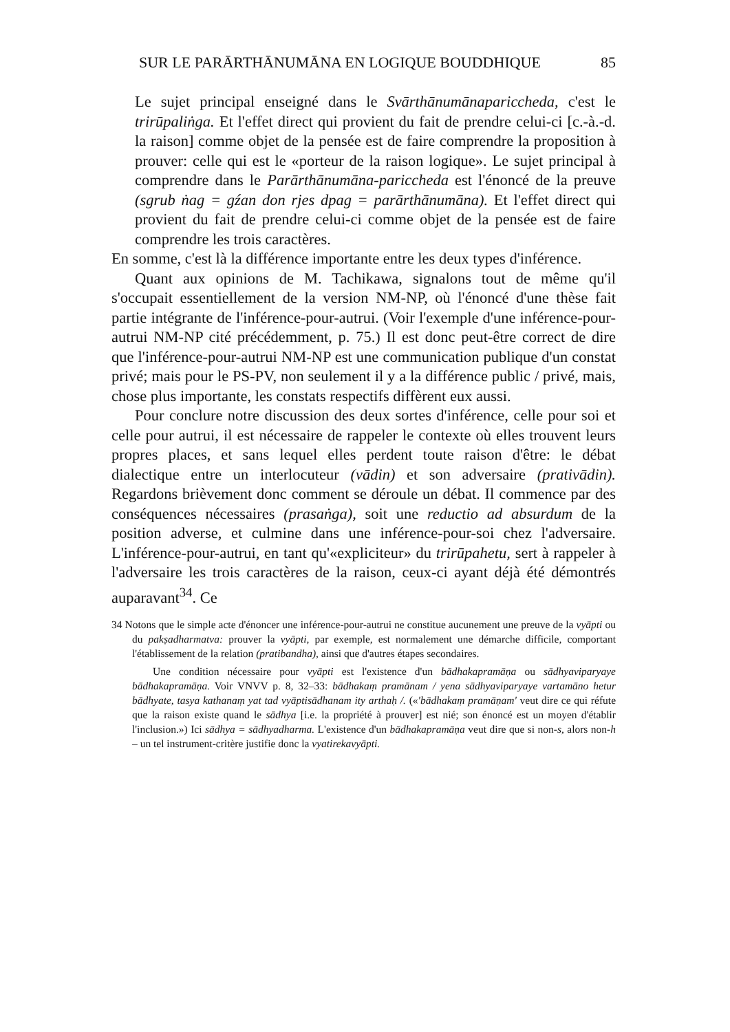SUR LE PARĀRTHĀNUMĀNA EN LOGIQUE BOUDDHIQUE 85
Le sujet principal enseigné dans le Svārthānumānapariccheda, c'est le trirūpaliṅga. Et l'effet direct qui provient du fait de prendre celui-ci [c.-à.-d. la raison] comme objet de la pensée est de faire comprendre la proposition à prouver: celle qui est le «porteur de la raison logique». Le sujet principal à comprendre dans le Parārthānumāna-pariccheda est l'énoncé de la preuve (sgrub ṅag = gźan don rjes dpag = parārthānumāna). Et l'effet direct qui provient du fait de prendre celui-ci comme objet de la pensée est de faire comprendre les trois caractères.
En somme, c'est là la différence importante entre les deux types d'inférence.
Quant aux opinions de M. Tachikawa, signalons tout de même qu'il s'occupait essentiellement de la version NM-NP, où l'énoncé d'une thèse fait partie intégrante de l'inférence-pour-autrui. (Voir l'exemple d'une inférence-pour-autrui NM-NP cité précédemment, p. 75.) Il est donc peut-être correct de dire que l'inférence-pour-autrui NM-NP est une communication publique d'un constat privé; mais pour le PS-PV, non seulement il y a la différence public / privé, mais, chose plus importante, les constats respectifs diffèrent eux aussi.
Pour conclure notre discussion des deux sortes d'inférence, celle pour soi et celle pour autrui, il est nécessaire de rappeler le contexte où elles trouvent leurs propres places, et sans lequel elles perdent toute raison d'être: le débat dialectique entre un interlocuteur (vādin) et son adversaire (prativādin). Regardons brièvement donc comment se déroule un débat. Il commence par des conséquences nécessaires (prasaṅga), soit une reductio ad absurdum de la position adverse, et culmine dans une inférence-pour-soi chez l'adversaire. L'inférence-pour-autrui, en tant qu'«expliciteur» du trirūpahetu, sert à rappeler à l'adversaire les trois caractères de la raison, ceux-ci ayant déjà été démontrés auparavant<sup>34</sup>. Ce
34 Notons que le simple acte d'énoncer une inférence-pour-autrui ne constitue aucunement une preuve de la vyāpti ou du pakṣadharmatva: prouver la vyāpti, par exemple, est normalement une démarche difficile, comportant l'établissement de la relation (pratibandha), ainsi que d'autres étapes secondaires.
Une condition nécessaire pour vyāpti est l'existence d'un bādhakapramāṇa ou sādhyaviparyaye bādhakapramāṇa. Voir VNVV p. 8, 32–33: bādhakaṃ pramānam / yena sādhyaviparyaye vartamāno hetur bādhyate, tasya kathanaṃ yat tad vyāptisādhanam ity arthaḥ /. («'bādhakaṃ pramāṇam' veut dire ce qui réfute que la raison existe quand le sādhya [i.e. la propriété à prouver] est nié; son énoncé est un moyen d'établir l'inclusion.») Ici sādhya = sādhyadharma. L'existence d'un bādhakapramāṇa veut dire que si non-s, alors non-h – un tel instrument-critère justifie donc la vyatirekavyāpti.